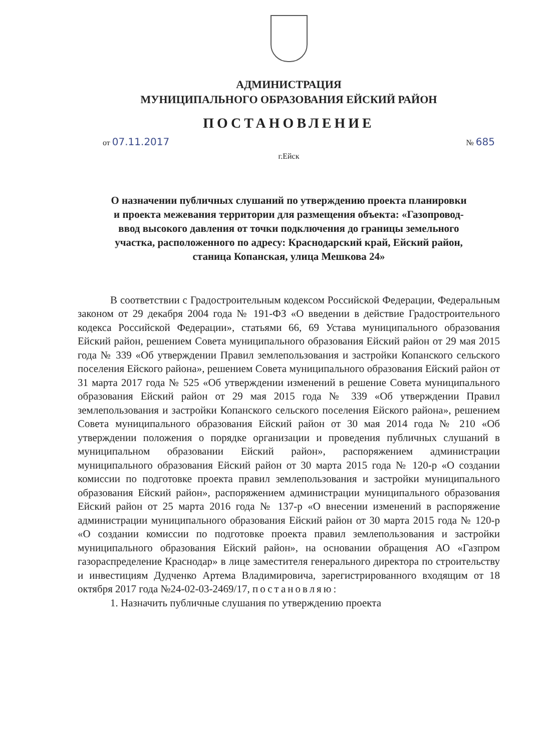АДМИНИСТРАЦИЯ
МУНИЦИПАЛЬНОГО ОБРАЗОВАНИЯ ЕЙСКИЙ РАЙОН
ПОСТАНОВЛЕНИЕ
от 07.11.2017 № 685
г.Ейск
О назначении публичных слушаний по утверждению проекта планировки и проекта межевания территории для размещения объекта: «Газопровод-ввод высокого давления от точки подключения до границы земельного участка, расположенного по адресу: Краснодарский край, Ейский район, станица Копанская, улица Мешкова 24»
В соответствии с Градостроительным кодексом Российской Федерации, Федеральным законом от 29 декабря 2004 года № 191-ФЗ «О введении в действие Градостроительного кодекса Российской Федерации», статьями 66, 69 Устава муниципального образования Ейский район, решением Совета муниципального образования Ейский район от 29 мая 2015 года № 339 «Об утверждении Правил землепользования и застройки Копанского сельского поселения Ейского района», решением Совета муниципального образования Ейский район от 31 марта 2017 года № 525 «Об утверждении изменений в решение Совета муниципального образования Ейский район от 29 мая 2015 года № 339 «Об утверждении Правил землепользования и застройки Копанского сельского поселения Ейского района», решением Совета муниципального образования Ейский район от 30 мая 2014 года № 210 «Об утверждении положения о порядке организации и проведения публичных слушаний в муниципальном образовании Ейский район», распоряжением администрации муниципального образования Ейский район от 30 марта 2015 года № 120-р «О создании комиссии по подготовке проекта правил землепользования и застройки муниципального образования Ейский район», распоряжением администрации муниципального образования Ейский район от 25 марта 2016 года № 137-р «О внесении изменений в распоряжение администрации муниципального образования Ейский район от 30 марта 2015 года № 120-р «О создании комиссии по подготовке проекта правил землепользования и застройки муниципального образования Ейский район», на основании обращения АО «Газпром газораспределение Краснодар» в лице заместителя генерального директора по строительству и инвестициям Дудченко Артема Владимировича, зарегистрированного входящим от 18 октября 2017 года №24-02-03-2469/17, постановляю:
1. Назначить публичные слушания по утверждению проекта